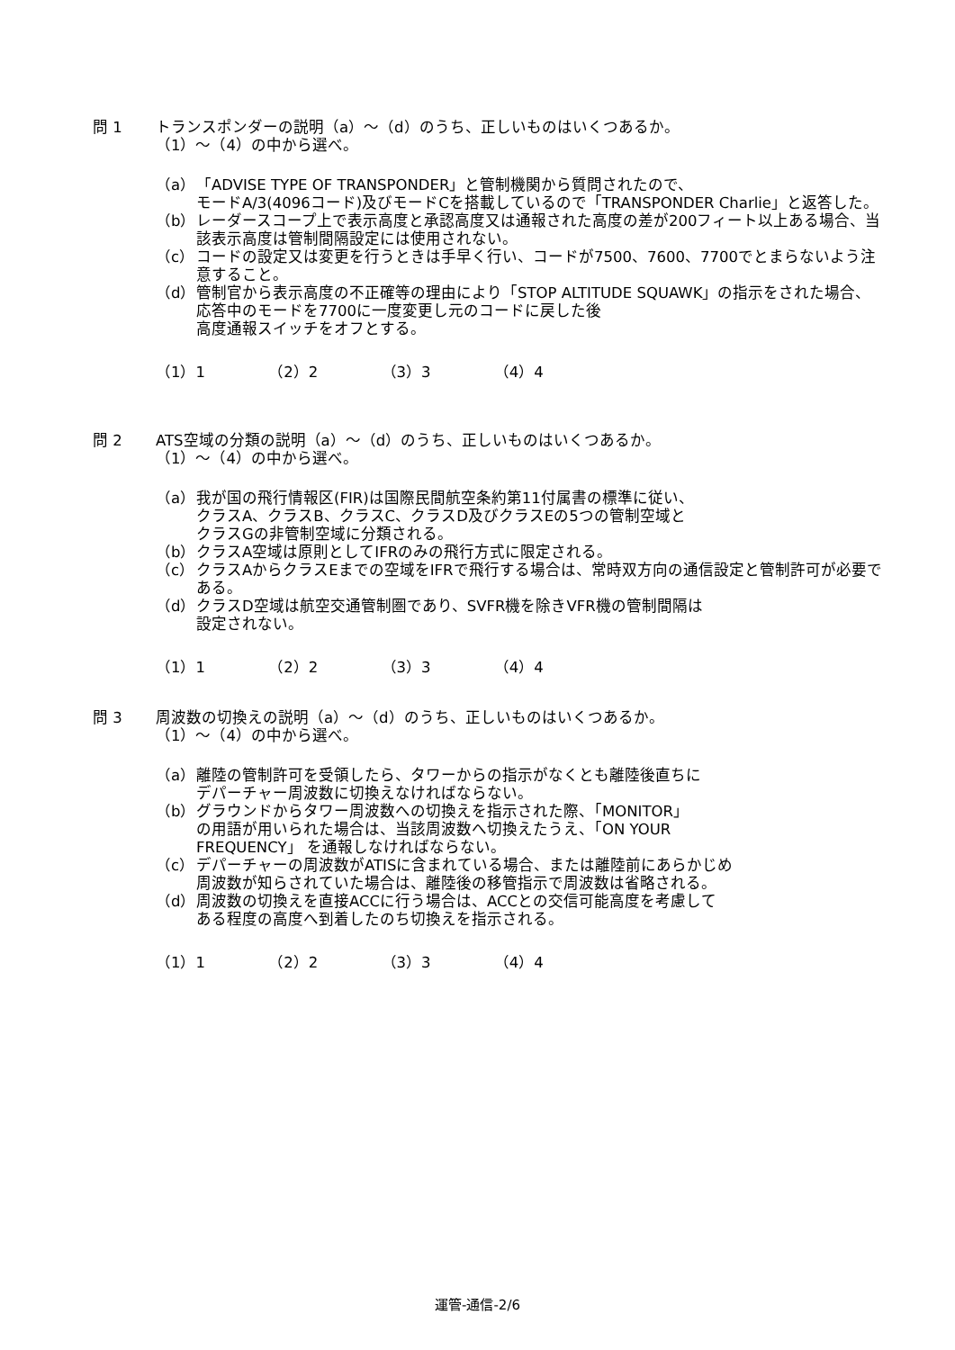問 1 トランスポンダーの説明（a）～（d）のうち、正しいものはいくつあるか。
（1）～（4）の中から選べ。
（a） 「ADVISE TYPE OF TRANSPONDER」と管制機関から質問されたので、
モードA/3(4096コード)及びモードCを搭載しているので「TRANSPONDER Charlie」と返答した。
（b） レーダースコープ上で表示高度と承認高度又は通報された高度の差が200フィート以上ある場合、当該表示高度は管制間隔設定には使用されない。
（c） コードの設定又は変更を行うときは手早く行い、コードが7500、7600、7700でとまらないよう注意すること。
（d） 管制官から表示高度の不正確等の理由により「STOP ALTITUDE SQUAWK」の指示をされた場合、応答中のモードを7700に一度変更し元のコードに戻した後
高度通報スイッチをオフとする。
（1）1 （2）2 （3）3 （4）4
問 2 ATS空域の分類の説明（a）～（d）のうち、正しいものはいくつあるか。
（1）～（4）の中から選べ。
（a） 我が国の飛行情報区(FIR)は国際民間航空条約第11付属書の標準に従い、
クラスA、クラスB、クラスC、クラスD及びクラスEの5つの管制空域と
クラスGの非管制空域に分類される。
（b） クラスA空域は原則としてIFRのみの飛行方式に限定される。
（c） クラスAからクラスEまでの空域をIFRで飛行する場合は、常時双方向の通信設定と管制許可が必要である。
（d） クラスD空域は航空交通管制圏であり、SVFR機を除きVFR機の管制間隔は
設定されない。
（1）1 （2）2 （3）3 （4）4
問 3 周波数の切換えの説明（a）～（d）のうち、正しいものはいくつあるか。
（1）～（4）の中から選べ。
（a） 離陸の管制許可を受領したら、タワーからの指示がなくとも離陸後直ちに
デパーチャー周波数に切換えなければならない。
（b） グラウンドからタワー周波数への切換えを指示された際、「MONITOR」
の用語が用いられた場合は、当該周波数へ切換えたうえ、「ON YOUR
FREQUENCY」 を通報しなければならない。
（c） デパーチャーの周波数がATISに含まれている場合、または離陸前にあらかじめ
周波数が知らされていた場合は、離陸後の移管指示で周波数は省略される。
（d） 周波数の切換えを直接ACCに行う場合は、ACCとの交信可能高度を考慮して
ある程度の高度へ到着したのち切換えを指示される。
（1）1 （2）2 （3）3 （4）4
運管-通信-2/6